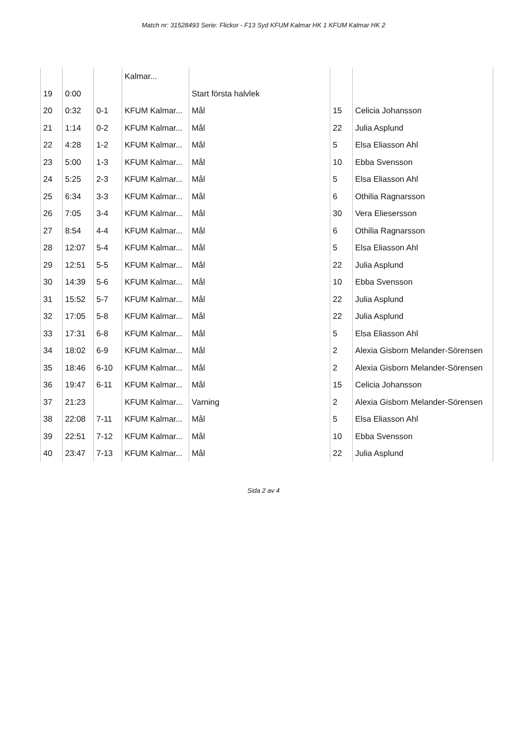Match nr: 31528493 Serie: Flickor - F13 Syd KFUM Kalmar HK 1 KFUM Kalmar HK 2
| | | | Kalmar... | | | |
| 19 | 0:00 | | | Start första halvlek | | |
| 20 | 0:32 | 0-1 | KFUM Kalmar... | Mål | 15 | Celicia Johansson |
| 21 | 1:14 | 0-2 | KFUM Kalmar... | Mål | 22 | Julia Asplund |
| 22 | 4:28 | 1-2 | KFUM Kalmar... | Mål | 5 | Elsa Eliasson Ahl |
| 23 | 5:00 | 1-3 | KFUM Kalmar... | Mål | 10 | Ebba Svensson |
| 24 | 5:25 | 2-3 | KFUM Kalmar... | Mål | 5 | Elsa Eliasson Ahl |
| 25 | 6:34 | 3-3 | KFUM Kalmar... | Mål | 6 | Othilia Ragnarsson |
| 26 | 7:05 | 3-4 | KFUM Kalmar... | Mål | 30 | Vera Eliesersson |
| 27 | 8:54 | 4-4 | KFUM Kalmar... | Mål | 6 | Othilia Ragnarsson |
| 28 | 12:07 | 5-4 | KFUM Kalmar... | Mål | 5 | Elsa Eliasson Ahl |
| 29 | 12:51 | 5-5 | KFUM Kalmar... | Mål | 22 | Julia Asplund |
| 30 | 14:39 | 5-6 | KFUM Kalmar... | Mål | 10 | Ebba Svensson |
| 31 | 15:52 | 5-7 | KFUM Kalmar... | Mål | 22 | Julia Asplund |
| 32 | 17:05 | 5-8 | KFUM Kalmar... | Mål | 22 | Julia Asplund |
| 33 | 17:31 | 6-8 | KFUM Kalmar... | Mål | 5 | Elsa Eliasson Ahl |
| 34 | 18:02 | 6-9 | KFUM Kalmar... | Mål | 2 | Alexia Gisborn Melander-Sörensen |
| 35 | 18:46 | 6-10 | KFUM Kalmar... | Mål | 2 | Alexia Gisborn Melander-Sörensen |
| 36 | 19:47 | 6-11 | KFUM Kalmar... | Mål | 15 | Celicia Johansson |
| 37 | 21:23 | | KFUM Kalmar... | Varning | 2 | Alexia Gisborn Melander-Sörensen |
| 38 | 22:08 | 7-11 | KFUM Kalmar... | Mål | 5 | Elsa Eliasson Ahl |
| 39 | 22:51 | 7-12 | KFUM Kalmar... | Mål | 10 | Ebba Svensson |
| 40 | 23:47 | 7-13 | KFUM Kalmar... | Mål | 22 | Julia Asplund |
Sida 2 av 4